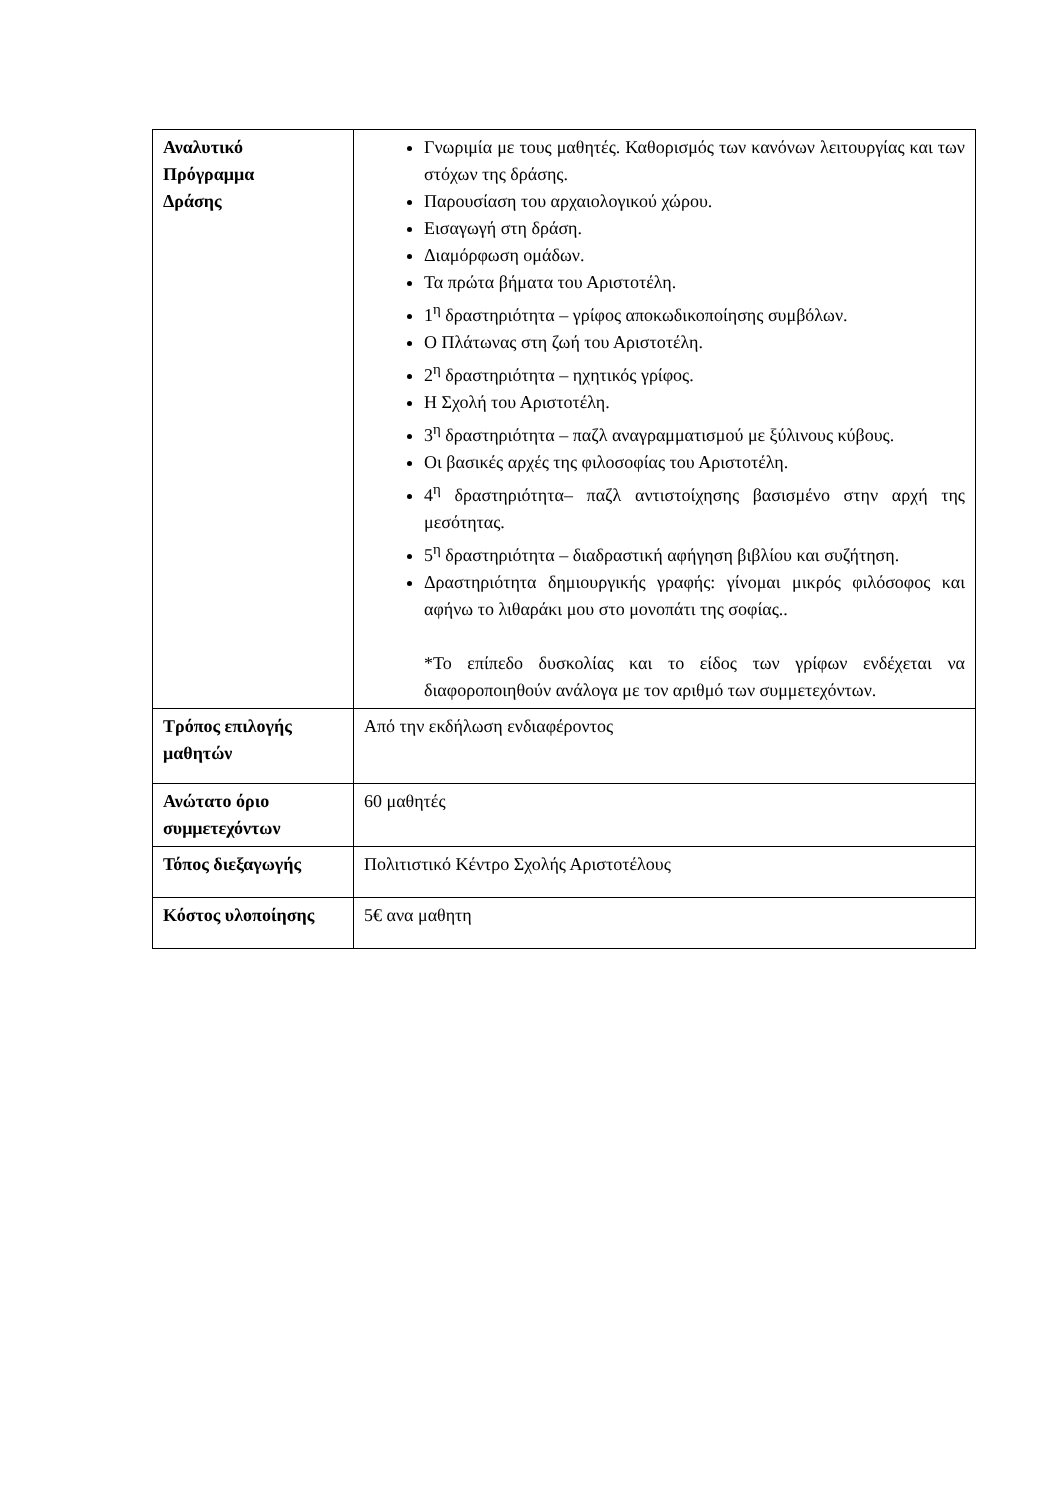| Αναλυτικό Πρόγραμμα Δράσης | Γνωριμία με τους μαθητές. Καθορισμός των κανόνων λειτουργίας και των στόχων της δράσης. Παρουσίαση του αρχαιολογικού χώρου. Εισαγωγή στη δράση. Διαμόρφωση ομάδων. Τα πρώτα βήματα του Αριστοτέλη. 1<sup>η</sup> δραστηριότητα – γρίφος αποκωδικοποίησης συμβόλων. Ο Πλάτωνας στη ζωή του Αριστοτέλη. 2<sup>η</sup> δραστηριότητα – ηχητικός γρίφος. Η Σχολή του Αριστοτέλη. 3<sup>η</sup> δραστηριότητα – παζλ αναγραμματισμού με ξύλινους κύβους. Οι βασικές αρχές της φιλοσοφίας του Αριστοτέλη. 4<sup>η</sup> δραστηριότητα– παζλ αντιστοίχησης βασισμένο στην αρχή της μεσότητας. 5<sup>η</sup> δραστηριότητα – διαδραστική αφήγηση βιβλίου και συζήτηση. Δραστηριότητα δημιουργικής γραφής: γίνομαι μικρός φιλόσοφος και αφήνω το λιθαράκι μου στο μονοπάτι της σοφίας.. *Το επίπεδο δυσκολίας και το είδος των γρίφων ενδέχεται να διαφοροποιηθούν ανάλογα με τον αριθμό των συμμετεχόντων. |
| Τρόπος επιλογής μαθητών | Από την εκδήλωση ενδιαφέροντος |
| Ανώτατο όριο συμμετεχόντων | 60 μαθητές |
| Τόπος διεξαγωγής | Πολιτιστικό Κέντρο Σχολής Αριστοτέλους |
| Κόστος υλοποίησης | 5€ ανα μαθητη |